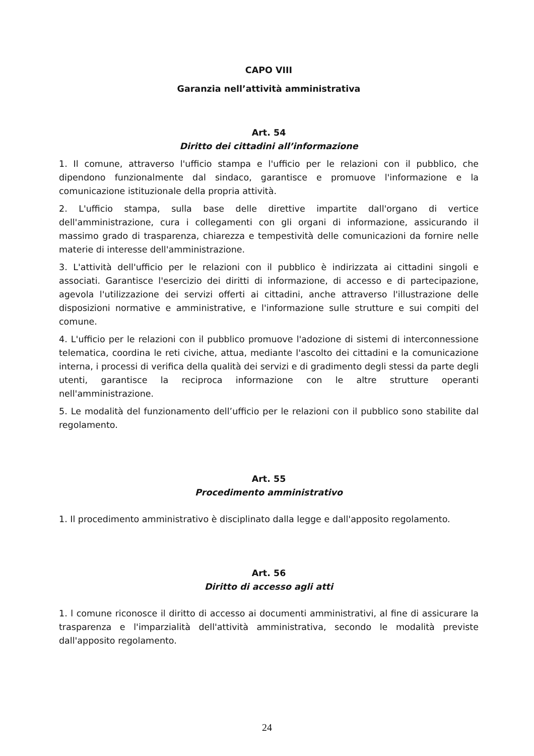CAPO VIII
Garanzia nell’attività amministrativa
Art. 54
Diritto dei cittadini all’informazione
1. Il comune, attraverso l'ufficio stampa e l'ufficio per le relazioni con il pubblico, che dipendono funzionalmente dal sindaco, garantisce e promuove l'informazione e la comunicazione istituzionale della propria attività.
2. L'ufficio stampa, sulla base delle direttive impartite dall'organo di vertice dell'amministrazione, cura i collegamenti con gli organi di informazione, assicurando il massimo grado di trasparenza, chiarezza e tempestività delle comunicazioni da fornire nelle materie di interesse dell'amministrazione.
3. L'attività dell'ufficio per le relazioni con il pubblico è indirizzata ai cittadini singoli e associati. Garantisce l'esercizio dei diritti di informazione, di accesso e di partecipazione, agevola l'utilizzazione dei servizi offerti ai cittadini, anche attraverso l'illustrazione delle disposizioni normative e amministrative, e l'informazione sulle strutture e sui compiti del comune.
4. L'ufficio per le relazioni con il pubblico promuove l'adozione di sistemi di interconnessione telematica, coordina le reti civiche, attua, mediante l'ascolto dei cittadini e la comunicazione interna, i processi di verifica della qualità dei servizi e di gradimento degli stessi da parte degli utenti, garantisce la reciproca informazione con le altre strutture operanti nell'amministrazione.
5. Le modalità del funzionamento dell’ufficio per le relazioni con il pubblico sono stabilite dal regolamento.
Art. 55
Procedimento amministrativo
1. Il procedimento amministrativo è disciplinato dalla legge e dall'apposito regolamento.
Art. 56
Diritto di accesso agli atti
1. l comune riconosce il diritto di accesso ai documenti amministrativi, al fine di assicurare la trasparenza e l'imparzialità dell'attività amministrativa, secondo le modalità previste dall'apposito regolamento.
24